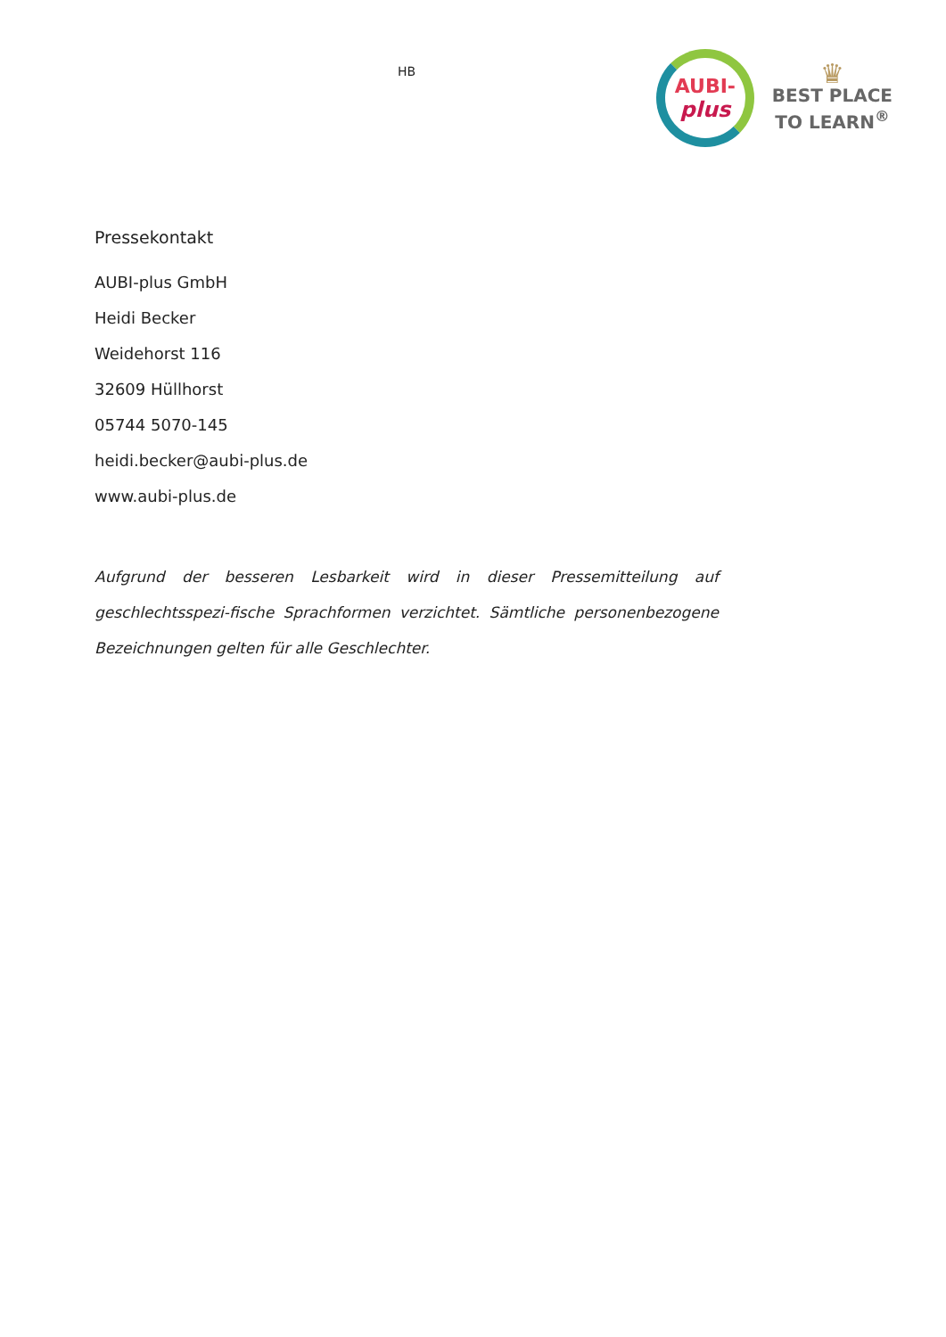HB
AUBI-
plus
♛
BEST PLACE
TO LEARN<sup>®</sup>
Pressekontakt
AUBI-plus GmbH
Heidi Becker
Weidehorst 116
32609 Hüllhorst
05744 5070-145
heidi.becker@aubi-plus.de
www.aubi-plus.de
Aufgrund der besseren Lesbarkeit wird in dieser Pressemitteilung auf geschlechtsspezi-fische Sprachformen verzichtet. Sämtliche personenbezogene Bezeichnungen gelten für alle Geschlechter.